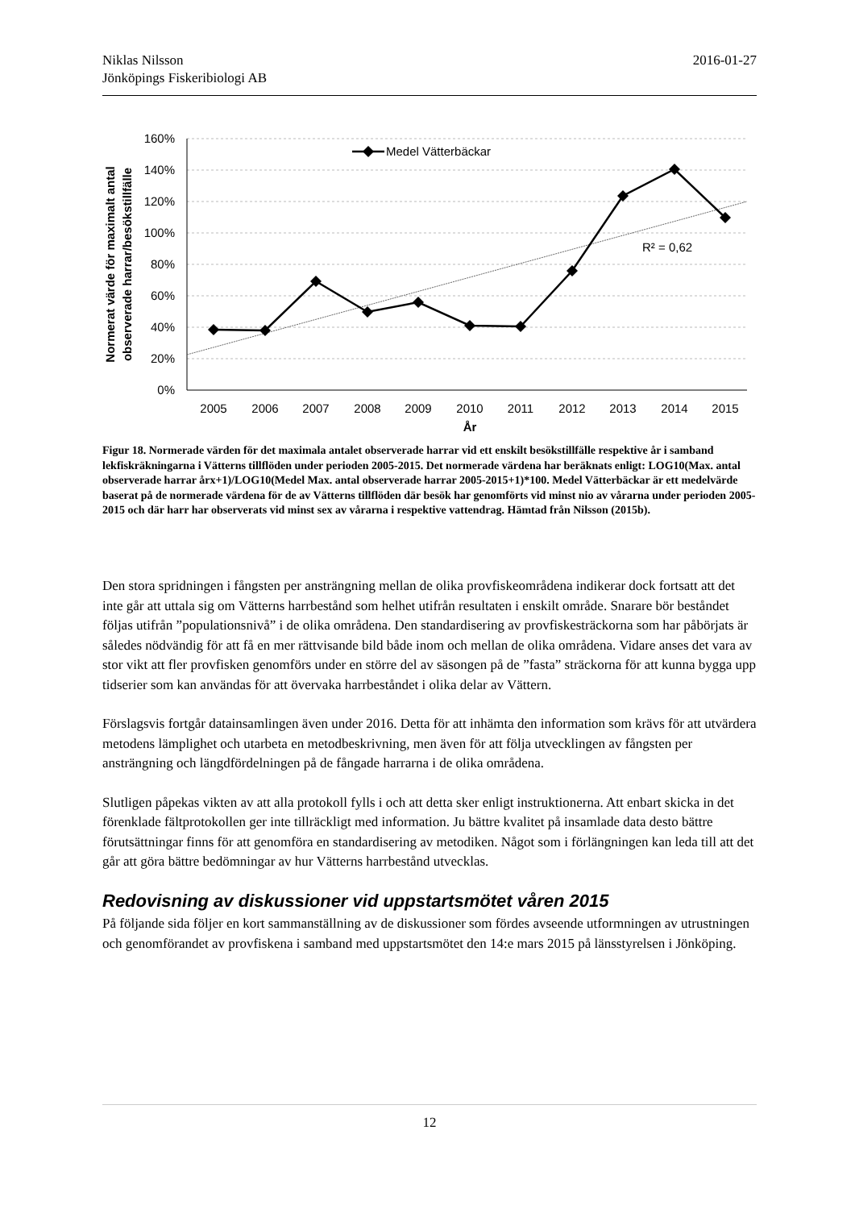2016-01-27 Niklas Nilsson
Jönköpings Fiskeribiologi AB
160%
140%
120%
100%
80%
60%
40%
20%
0%
2005
2006
2007
2008
2009
2010
2011
2012
2013
2014
2015
År
Medel Vätterbäckar
R² = 0,62
Normerat värde för maximalt antal
observerade harrar/besökstillfälle
Figur 18. Normerade värden för det maximala antalet observerade harrar vid ett enskilt besökstillfälle respektive år i samband lekfiskräkningarna i Vätterns tillflöden under perioden 2005-2015. Det normerade värdena har beräknats enligt: LOG10(Max. antal observerade harrar årx+1)/LOG10(Medel Max. antal observerade harrar 2005-2015+1)*100. Medel Vätterbäckar är ett medelvärde baserat på de normerade värdena för de av Vätterns tillflöden där besök har genomförts vid minst nio av vårarna under perioden 2005-2015 och där harr har observerats vid minst sex av vårarna i respektive vattendrag. Hämtad från Nilsson (2015b).
Den stora spridningen i fångsten per ansträngning mellan de olika provfiskeområdena indikerar dock fortsatt att det inte går att uttala sig om Vätterns harrbestånd som helhet utifrån resultaten i enskilt område. Snarare bör beståndet följas utifrån ”populationsnivå” i de olika områdena. Den standardisering av provfiskesträckorna som har påbörjats är således nödvändig för att få en mer rättvisande bild både inom och mellan de olika områdena. Vidare anses det vara av stor vikt att fler provfisken genomförs under en större del av säsongen på de ”fasta” sträckorna för att kunna bygga upp tidserier som kan användas för att övervaka harrbeståndet i olika delar av Vättern.
Förslagsvis fortgår datainsamlingen även under 2016. Detta för att inhämta den information som krävs för att utvärdera metodens lämplighet och utarbeta en metodbeskrivning, men även för att följa utvecklingen av fångsten per ansträngning och längdfördelningen på de fångade harrarna i de olika områdena.
Slutligen påpekas vikten av att alla protokoll fylls i och att detta sker enligt instruktionerna. Att enbart skicka in det förenklade fältprotokollen ger inte tillräckligt med information. Ju bättre kvalitet på insamlade data desto bättre förutsättningar finns för att genomföra en standardisering av metodiken. Något som i förlängningen kan leda till att det går att göra bättre bedömningar av hur Vätterns harrbestånd utvecklas.
Redovisning av diskussioner vid uppstartsmötet våren 2015
På följande sida följer en kort sammanställning av de diskussioner som fördes avseende utformningen av utrustningen och genomförandet av provfiskena i samband med uppstartsmötet den 14:e mars 2015 på länsstyrelsen i Jönköping.
12